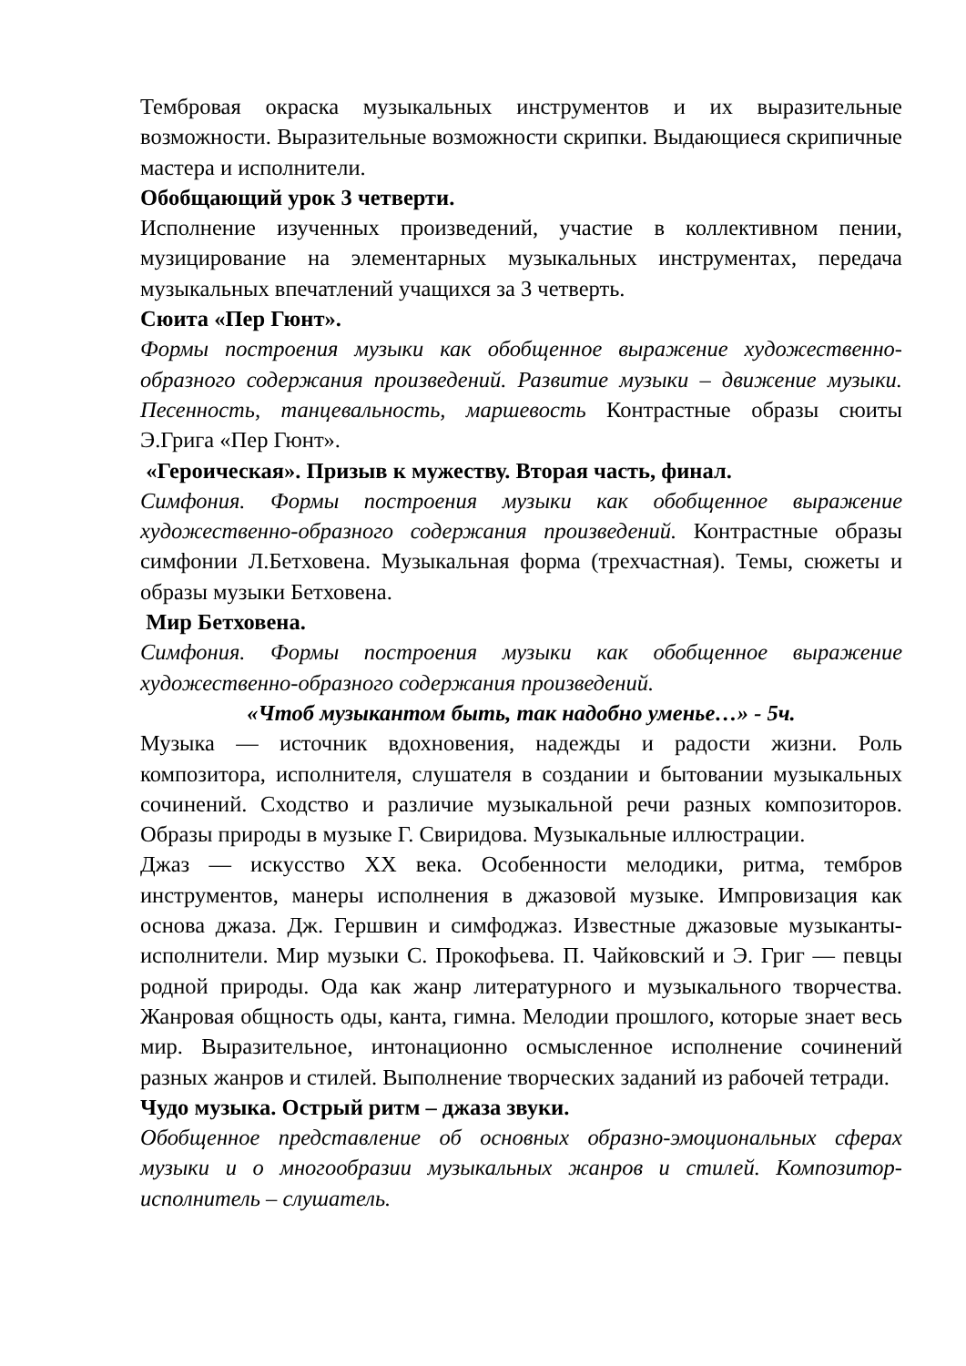Тембровая окраска музыкальных инструментов и их выразительные возможности. Выразительные возможности скрипки. Выдающиеся скрипичные мастера и исполнители.
Обобщающий урок 3 четверти.
Исполнение изученных произведений, участие в коллективном пении, музицирование на элементарных музыкальных инструментах, передача музыкальных впечатлений учащихся за 3 четверть.
Сюита «Пер Гюнт».
Формы построения музыки как обобщенное выражение художественно-образного содержания произведений. Развитие музыки – движение музыки. Песенность, танцевальность, маршевость Контрастные образы сюиты Э.Грига «Пер Гюнт».
«Героическая». Призыв к мужеству. Вторая часть, финал.
Симфония. Формы построения музыки как обобщенное выражение художественно-образного содержания произведений. Контрастные образы симфонии Л.Бетховена. Музыкальная форма (трехчастная). Темы, сюжеты и образы музыки Бетховена.
Мир Бетховена.
Симфония. Формы построения музыки как обобщенное выражение художественно-образного содержания произведений.
«Чтоб музыкантом быть, так надобно уменье…» - 5ч.
Музыка — источник вдохновения, надежды и радости жизни. Роль композитора, исполнителя, слушателя в создании и бытовании музыкальных сочинений. Сходство и различие музыкальной речи разных композиторов. Образы природы в музыке Г. Свиридова. Музыкальные иллюстрации.
Джаз — искусство XX века. Особенности мелодики, ритма, тембров инструментов, манеры исполнения в джазовой музыке. Импровизация как основа джаза. Дж. Гершвин и симфоджаз. Известные джазовые музыканты-исполнители. Мир музыки С. Прокофьева. П. Чайковский и Э. Григ — певцы родной природы. Ода как жанр литературного и музыкального творчества. Жанровая общность оды, канта, гимна. Мелодии прошлого, которые знает весь мир. Выразительное, интонационно осмысленное исполнение сочинений разных жанров и стилей. Выполнение творческих заданий из рабочей тетради.
Чудо музыка. Острый ритм – джаза звуки.
Обобщенное представление об основных образно-эмоциональных сферах музыки и о многообразии музыкальных жанров и стилей. Композитор-исполнитель – слушатель.